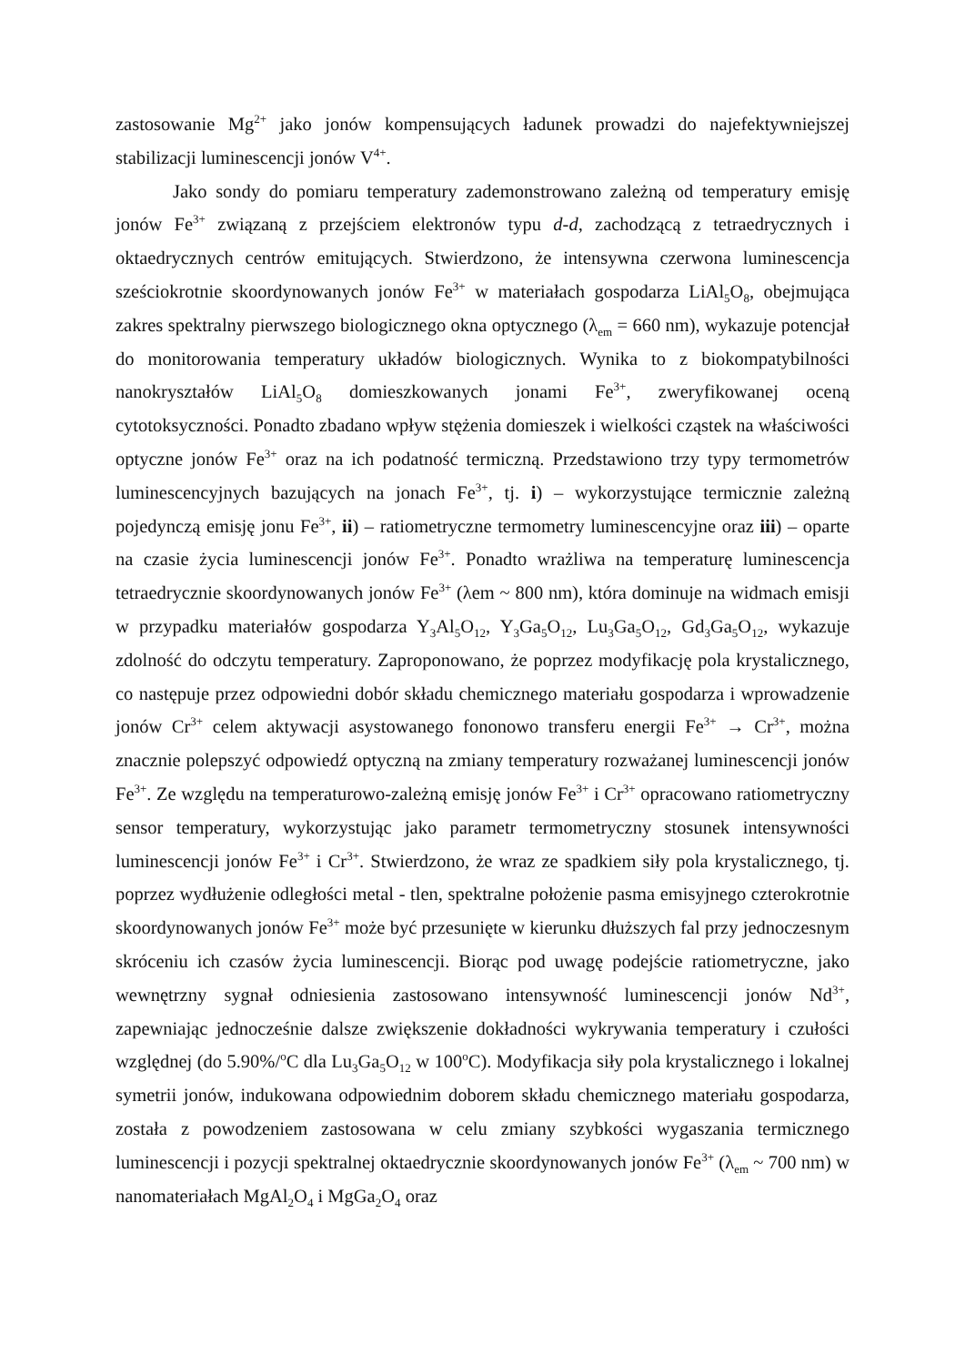zastosowanie Mg<sup>2+</sup> jako jonów kompensujących ładunek prowadzi do najefektywniejszej stabilizacji luminescencji jonów V<sup>4+</sup>.
Jako sondy do pomiaru temperatury zademonstrowano zależną od temperatury emisję jonów Fe<sup>3+</sup> związaną z przejściem elektronów typu d-d, zachodzącą z tetraedrycznych i oktaedrycznych centrów emitujących. Stwierdzono, że intensywna czerwona luminescencja sześciokrotnie skoordynowanych jonów Fe<sup>3+</sup> w materiałach gospodarza LiAl<sub>5</sub>O<sub>8</sub>, obejmująca zakres spektralny pierwszego biologicznego okna optycznego (λ<sub>em</sub> = 660 nm), wykazuje potencjał do monitorowania temperatury układów biologicznych. Wynika to z biokompatybilności nanokryształów LiAl<sub>5</sub>O<sub>8</sub> domieszkowanych jonami Fe<sup>3+</sup>, zweryfikowanej oceną cytotoksyczności. Ponadto zbadano wpływ stężenia domieszek i wielkości cząstek na właściwości optyczne jonów Fe<sup>3+</sup> oraz na ich podatność termiczną. Przedstawiono trzy typy termometrów luminescencyjnych bazujących na jonach Fe<sup>3+</sup>, tj. i) – wykorzystujące termicznie zależną pojedynczą emisję jonu Fe<sup>3+</sup>, ii) – ratiometryczne termometry luminescencyjne oraz iii) – oparte na czasie życia luminescencji jonów Fe<sup>3+</sup>. Ponadto wrażliwa na temperaturę luminescencja tetraedrycznie skoordynowanych jonów Fe<sup>3+</sup> (λem ~ 800 nm), która dominuje na widmach emisji w przypadku materiałów gospodarza Y<sub>3</sub>Al<sub>5</sub>O<sub>12</sub>, Y<sub>3</sub>Ga<sub>5</sub>O<sub>12</sub>, Lu<sub>3</sub>Ga<sub>5</sub>O<sub>12</sub>, Gd<sub>3</sub>Ga<sub>5</sub>O<sub>12</sub>, wykazuje zdolność do odczytu temperatury. Zaproponowano, że poprzez modyfikację pola krystalicznego, co następuje przez odpowiedni dobór składu chemicznego materiału gospodarza i wprowadzenie jonów Cr<sup>3+</sup> celem aktywacji asystowanego fononowo transferu energii Fe<sup>3+</sup> → Cr<sup>3+</sup>, można znacznie polepszyć odpowiedź optyczną na zmiany temperatury rozważanej luminescencji jonów Fe<sup>3+</sup>. Ze względu na temperaturowo-zależną emisję jonów Fe<sup>3+</sup> i Cr<sup>3+</sup> opracowano ratiometryczny sensor temperatury, wykorzystując jako parametr termometryczny stosunek intensywności luminescencji jonów Fe<sup>3+</sup> i Cr<sup>3+</sup>. Stwierdzono, że wraz ze spadkiem siły pola krystalicznego, tj. poprzez wydłużenie odległości metal - tlen, spektralne położenie pasma emisyjnego czterokrotnie skoordynowanych jonów Fe<sup>3+</sup> może być przesunięte w kierunku dłuższych fal przy jednoczesnym skróceniu ich czasów życia luminescencji. Biorąc pod uwagę podejście ratiometryczne, jako wewnętrzny sygnał odniesienia zastosowano intensywność luminescencji jonów Nd<sup>3+</sup>, zapewniając jednocześnie dalsze zwiększenie dokładności wykrywania temperatury i czułości względnej (do 5.90%/<sup>o</sup>C dla Lu<sub>3</sub>Ga<sub>5</sub>O<sub>12</sub> w 100<sup>o</sup>C). Modyfikacja siły pola krystalicznego i lokalnej symetrii jonów, indukowana odpowiednim doborem składu chemicznego materiału gospodarza, została z powodzeniem zastosowana w celu zmiany szybkości wygaszania termicznego luminescencji i pozycji spektralnej oktaedrycznie skoordynowanych jonów Fe<sup>3+</sup> (λ<sub>em</sub> ~ 700 nm) w nanomateriałach MgAl<sub>2</sub>O<sub>4</sub> i MgGa<sub>2</sub>O<sub>4</sub> oraz